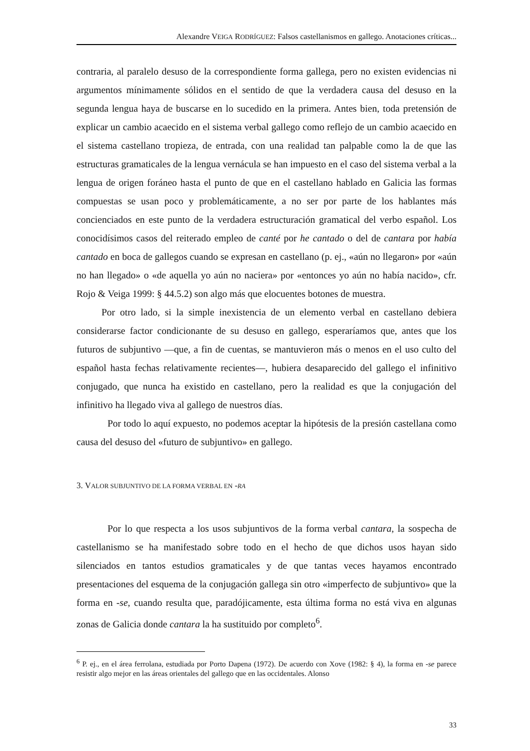Alexandre VEIGA RODRÍGUEZ: Falsos castellanismos en gallego. Anotaciones críticas...
contraria, al paralelo desuso de la correspondiente forma gallega, pero no existen evidencias ni argumentos mínimamente sólidos en el sentido de que la verdadera causa del desuso en la segunda lengua haya de buscarse en lo sucedido en la primera. Antes bien, toda pretensión de explicar un cambio acaecido en el sistema verbal gallego como reflejo de un cambio acaecido en el sistema castellano tropieza, de entrada, con una realidad tan palpable como la de que las estructuras gramaticales de la lengua vernácula se han impuesto en el caso del sistema verbal a la lengua de origen foráneo hasta el punto de que en el castellano hablado en Galicia las formas compuestas se usan poco y problemáticamente, a no ser por parte de los hablantes más concienciados en este punto de la verdadera estructuración gramatical del verbo español. Los conocidísimos casos del reiterado empleo de canté por he cantado o del de cantara por había cantado en boca de gallegos cuando se expresan en castellano (p. ej., «aún no llegaron» por «aún no han llegado» o «de aquella yo aún no naciera» por «entonces yo aún no había nacido», cfr. Rojo & Veiga 1999: § 44.5.2) son algo más que elocuentes botones de muestra.
Por otro lado, si la simple inexistencia de un elemento verbal en castellano debiera considerarse factor condicionante de su desuso en gallego, esperaríamos que, antes que los futuros de subjuntivo —que, a fin de cuentas, se mantuvieron más o menos en el uso culto del español hasta fechas relativamente recientes—, hubiera desaparecido del gallego el infinitivo conjugado, que nunca ha existido en castellano, pero la realidad es que la conjugación del infinitivo ha llegado viva al gallego de nuestros días.
Por todo lo aquí expuesto, no podemos aceptar la hipótesis de la presión castellana como causa del desuso del «futuro de subjuntivo» en gallego.
3. VALOR SUBJUNTIVO DE LA FORMA VERBAL EN -RA
Por lo que respecta a los usos subjuntivos de la forma verbal cantara, la sospecha de castellanismo se ha manifestado sobre todo en el hecho de que dichos usos hayan sido silenciados en tantos estudios gramaticales y de que tantas veces hayamos encontrado presentaciones del esquema de la conjugación gallega sin otro «imperfecto de subjuntivo» que la forma en -se, cuando resulta que, paradójicamente, esta última forma no está viva en algunas zonas de Galicia donde cantara la ha sustituido por completo<sup>6</sup>.
<sup>6</sup> P. ej., en el área ferrolana, estudiada por Porto Dapena (1972). De acuerdo con Xove (1982: § 4), la forma en -se parece resistir algo mejor en las áreas orientales del gallego que en las occidentales. Alonso
33